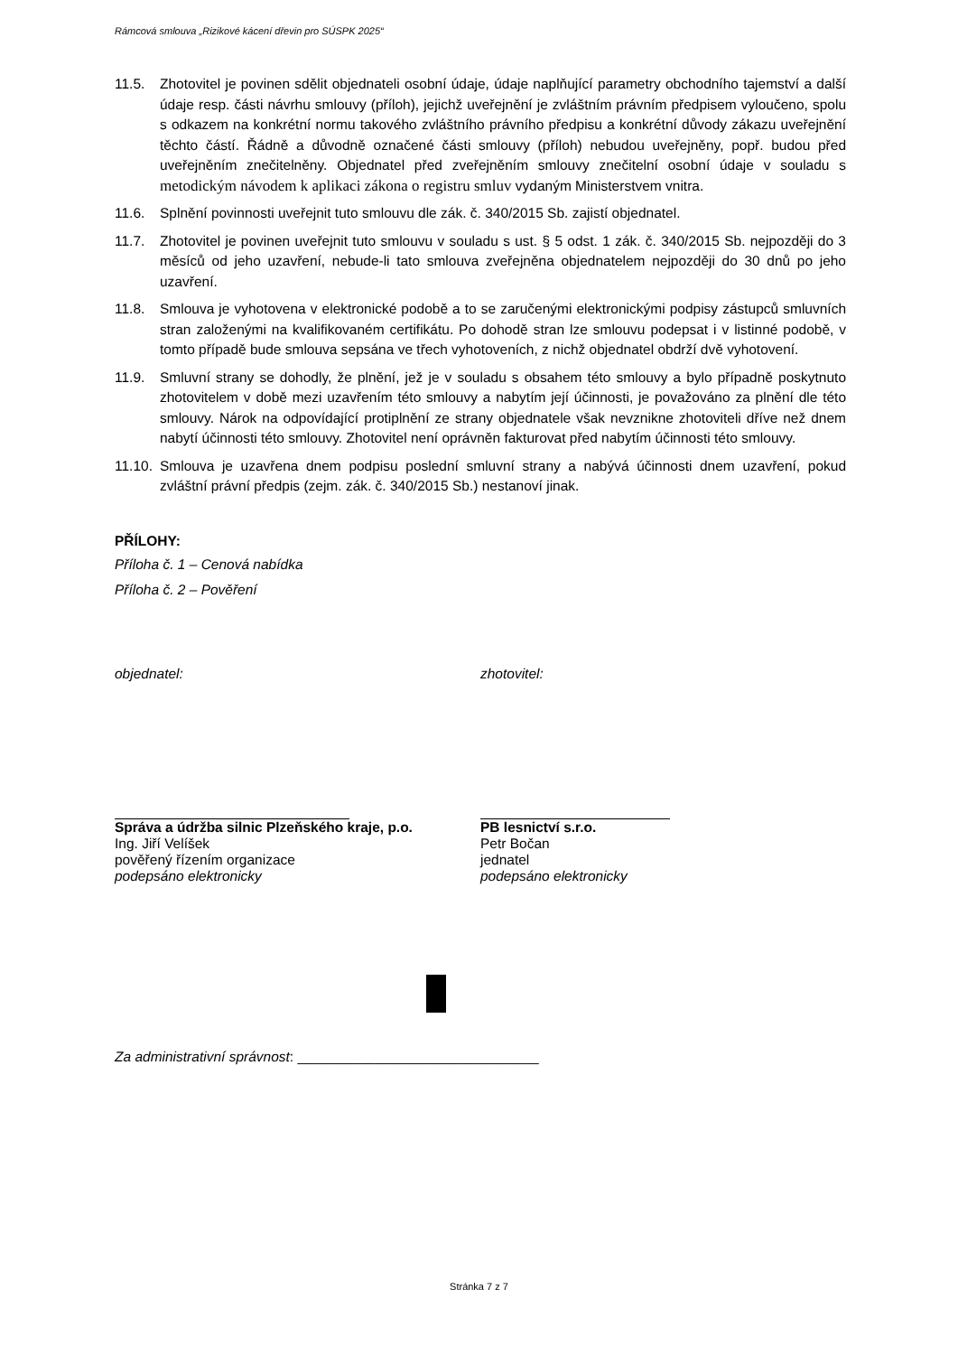Rámcová smlouva „Rizikové kácení dřevin pro SÚSPK 2025“
11.5. Zhotovitel je povinen sdělit objednateli osobní údaje, údaje naplňující parametry obchodního tajemství a další údaje resp. části návrhu smlouvy (příloh), jejichž uveřejnění je zvláštním právním předpisem vyloučeno, spolu s odkazem na konkrétní normu takového zvláštního právního předpisu a konkrétní důvody zákazu uveřejnění těchto částí. Řádně a důvodně označené části smlouvy (příloh) nebudou uveřejněny, popř. budou před uveřejněním znečitelněny. Objednatel před zveřejněním smlouvy znečitelní osobní údaje v souladu s metodickým návodem k aplikaci zákona o registru smluv vydaným Ministerstvem vnitra.
11.6. Splnění povinnosti uveřejnit tuto smlouvu dle zák. č. 340/2015 Sb. zajistí objednatel.
11.7. Zhotovitel je povinen uveřejnit tuto smlouvu v souladu s ust. § 5 odst. 1 zák. č. 340/2015 Sb. nejpozději do 3 měsíců od jeho uzavření, nebude-li tato smlouva zveřejněna objednatelem nejpozději do 30 dnů po jeho uzavření.
11.8. Smlouva je vyhotovena v elektronické podobě a to se zaručenými elektronickými podpisy zástupců smluvních stran založenými na kvalifikovaném certifikátu. Po dohodě stran lze smlouvu podepsat i v listinné podobě, v tomto případě bude smlouva sepsána ve třech vyhotoveních, z nichž objednatel obdrží dvě vyhotovení.
11.9. Smluvní strany se dohodly, že plnění, jež je v souladu s obsahem této smlouvy a bylo případně poskytnuto zhotovitelem v době mezi uzavřením této smlouvy a nabytím její účinnosti, je považováno za plnění dle této smlouvy. Nárok na odpovídající protiplnění ze strany objednatele však nevznikne zhotoviteli dříve než dnem nabytí účinnosti této smlouvy. Zhotovitel není oprávněn fakturovat před nabytím účinnosti této smlouvy.
11.10.
Smlouva je uzavřena dnem podpisu poslední smluvní strany a nabývá účinnosti dnem uzavření, pokud zvláštní právní předpis (zejm. zák. č. 340/2015 Sb.) nestanoví jinak.
PŘÍLOHY:
Příloha č. 1 – Cenová nabídka
Příloha č. 2 – Pověření
objednatel:
Správa a údržba silnic Plzeňského kraje, p.o.
Ing. Jiří Velíšek
pověřený řízením organizace
podepsáno elektronicky
zhotovitel:
PB lesnictví s.r.o.
Petr Bočan
jednatel
podepsáno elektronicky
Za administrativní správnost: _______________________________
Stránka 7 z 7